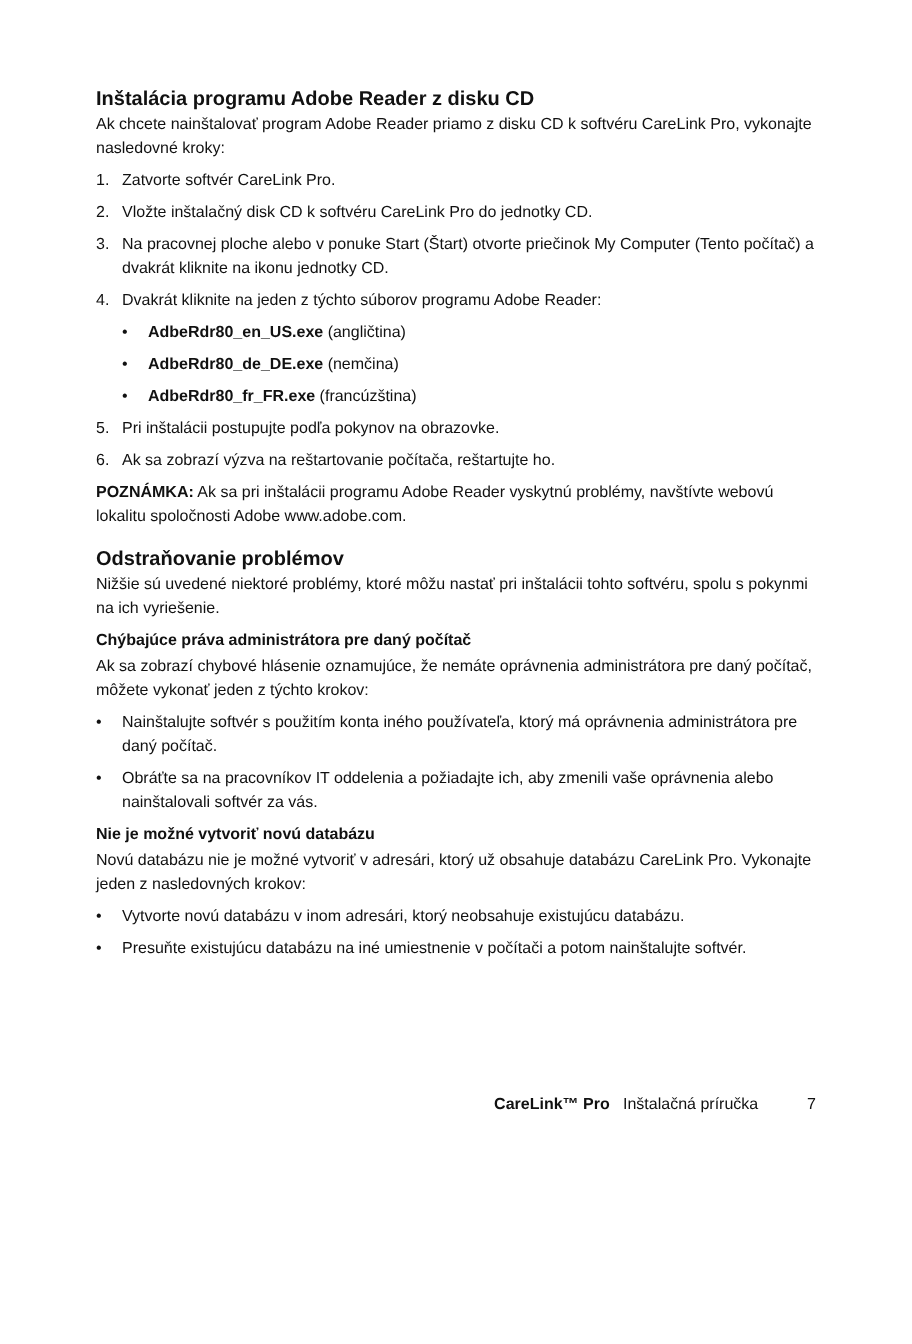Inštalácia programu Adobe Reader z disku CD
Ak chcete nainštalovať program Adobe Reader priamo z disku CD k softvéru CareLink Pro, vykonajte nasledovné kroky:
1. Zatvorte softvér CareLink Pro.
2. Vložte inštalačný disk CD k softvéru CareLink Pro do jednotky CD.
3. Na pracovnej ploche alebo v ponuke Start (Štart) otvorte priečinok My Computer (Tento počítač) a dvakrát kliknite na ikonu jednotky CD.
4. Dvakrát kliknite na jeden z týchto súborov programu Adobe Reader:
• AdbeRdr80_en_US.exe (angličtina)
• AdbeRdr80_de_DE.exe (nemčina)
• AdbeRdr80_fr_FR.exe (francúzština)
5. Pri inštalácii postupujte podľa pokynov na obrazovke.
6. Ak sa zobrazí výzva na reštartovanie počítača, reštartujte ho.
POZNÁMKA: Ak sa pri inštalácii programu Adobe Reader vyskytnú problémy, navštívte webovú lokalitu spoločnosti Adobe www.adobe.com.
Odstraňovanie problémov
Nižšie sú uvedené niektoré problémy, ktoré môžu nastať pri inštalácii tohto softvéru, spolu s pokynmi na ich vyriešenie.
Chýbajúce práva administrátora pre daný počítač
Ak sa zobrazí chybové hlásenie oznamujúce, že nemáte oprávnenia administrátora pre daný počítač, môžete vykonať jeden z týchto krokov:
• Nainštalujte softvér s použitím konta iného používateľa, ktorý má oprávnenia administrátora pre daný počítač.
• Obráťte sa na pracovníkov IT oddelenia a požiadajte ich, aby zmenili vaše oprávnenia alebo nainštalovali softvér za vás.
Nie je možné vytvoriť novú databázu
Novú databázu nie je možné vytvoriť v adresári, ktorý už obsahuje databázu CareLink Pro. Vykonajte jeden z nasledovných krokov:
• Vytvorte novú databázu v inom adresári, ktorý neobsahuje existujúcu databázu.
• Presuňte existujúcu databázu na iné umiestnenie v počítači a potom nainštalujte softvér.
CareLink™ Pro Inštalačná príručka 7